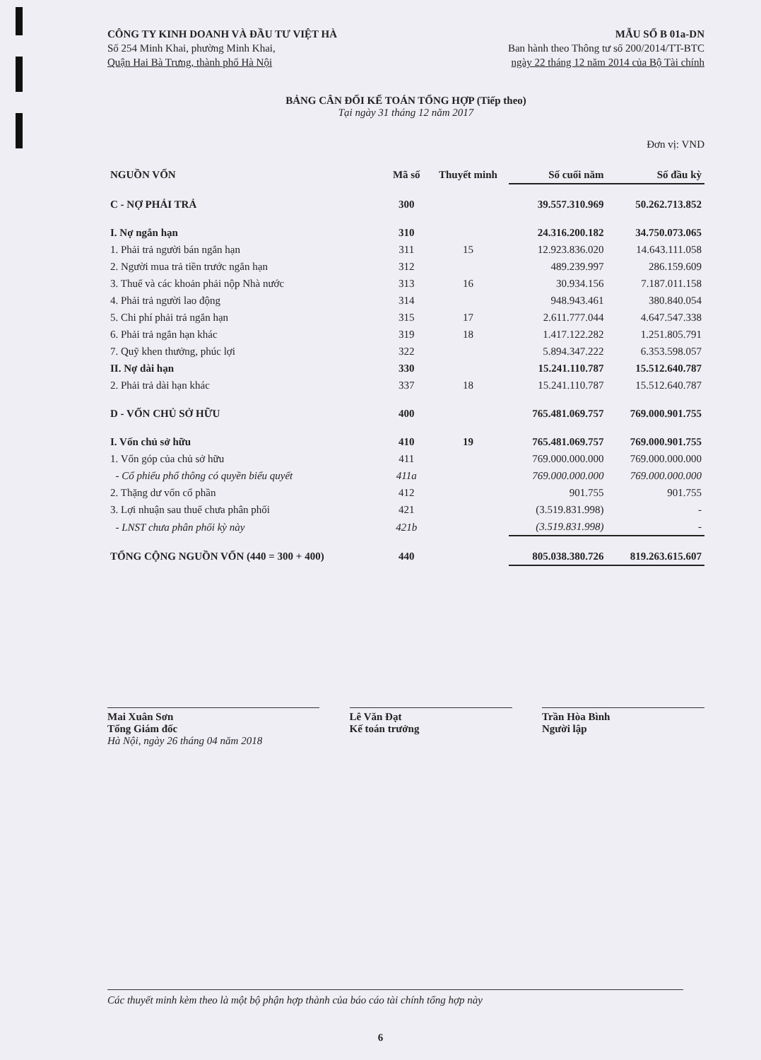CÔNG TY KINH DOANH VÀ ĐẦU TƯ VIỆT HÀ
Số 254 Minh Khai, phường Minh Khai,
Quận Hai Bà Trưng, thành phố Hà Nội
MẪU SỐ B 01a-DN
Ban hành theo Thông tư số 200/2014/TT-BTC
ngày 22 tháng 12 năm 2014 của Bộ Tài chính
BẢNG CÂN ĐỐI KẾ TOÁN TỔNG HỢP (Tiếp theo)
Tại ngày 31 tháng 12 năm 2017
Đơn vị: VND
| NGUỒN VỐN | Mã số | Thuyết minh | Số cuối năm | Số đầu kỳ |
| --- | --- | --- | --- | --- |
| C - NỢ PHẢI TRẢ | 300 | | 39.557.310.969 | 50.262.713.852 |
| I. Nợ ngắn hạn | 310 | | 24.316.200.182 | 34.750.073.065 |
| 1. Phải trả người bán ngắn hạn | 311 | 15 | 12.923.836.020 | 14.643.111.058 |
| 2. Người mua trả tiền trước ngắn hạn | 312 | | 489.239.997 | 286.159.609 |
| 3. Thuế và các khoản phải nộp Nhà nước | 313 | 16 | 30.934.156 | 7.187.011.158 |
| 4. Phải trả người lao động | 314 | | 948.943.461 | 380.840.054 |
| 5. Chi phí phải trả ngắn hạn | 315 | 17 | 2.611.777.044 | 4.647.547.338 |
| 6. Phải trả ngắn hạn khác | 319 | 18 | 1.417.122.282 | 1.251.805.791 |
| 7. Quỹ khen thưởng, phúc lợi | 322 | | 5.894.347.222 | 6.353.598.057 |
| II. Nợ dài hạn | 330 | | 15.241.110.787 | 15.512.640.787 |
| 2. Phải trả dài hạn khác | 337 | 18 | 15.241.110.787 | 15.512.640.787 |
| D - VỐN CHỦ SỞ HỮU | 400 | | 765.481.069.757 | 769.000.901.755 |
| I. Vốn chủ sở hữu | 410 | 19 | 765.481.069.757 | 769.000.901.755 |
| 1. Vốn góp của chủ sở hữu | 411 | | 769.000.000.000 | 769.000.000.000 |
| - Cổ phiếu phổ thông có quyền biểu quyết | 411a | | 769.000.000.000 | 769.000.000.000 |
| 2. Thặng dư vốn cổ phần | 412 | | 901.755 | 901.755 |
| 3. Lợi nhuận sau thuế chưa phân phối | 421 | | (3.519.831.998) | - |
| - LNST chưa phân phối kỳ này | 421b | | (3.519.831.998) | - |
| TỔNG CỘNG NGUỒN VỐN (440 = 300 + 400) | 440 | | 805.038.380.726 | 819.263.615.607 |
Mai Xuân Sơn
Tổng Giám đốc
Hà Nội, ngày 26 tháng 04 năm 2018
Lê Văn Đạt
Kế toán trưởng
Trần Hòa Bình
Người lập
Các thuyết minh kèm theo là một bộ phận hợp thành của báo cáo tài chính tổng hợp này
6